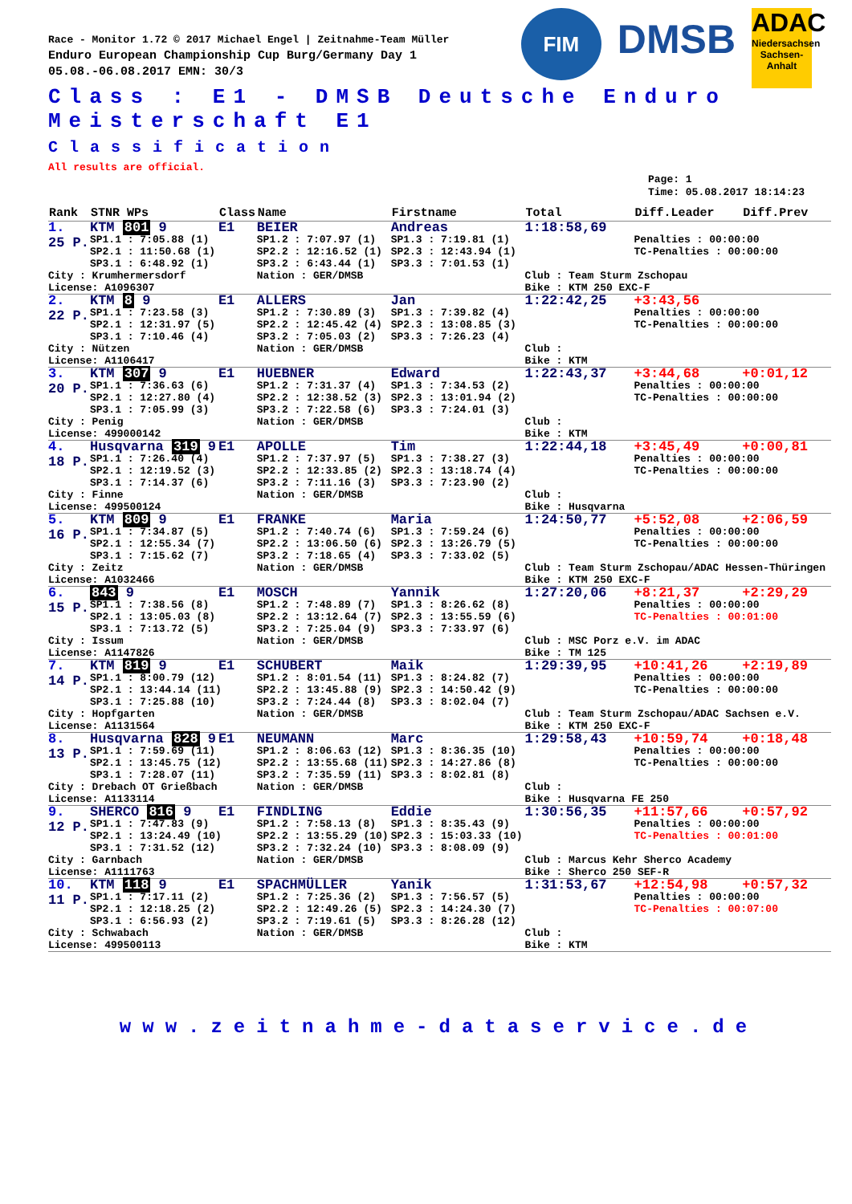FIM
DMSB
ADAC
Niedersachsen Sachsen-Anhalt
Race - Monitor 1.72 © 2017 Michael Engel | Zeitnahme-Team Müller
Enduro European Championship Cup Burg/Germany Day 1
05.08.-06.08.2017 EMN: 30/3
Class : E1 - DMSB Deutsche Enduro Meisterschaft E1
Classification
All results are official.
Page: 1
Time: 05.08.2017 18:14:23
| Rank | STNR WPs | Class | Name | Firstname | Total | Diff.Leader | Diff.Prev |
| --- | --- | --- | --- | --- | --- | --- | --- |
| 1. | KTM 801 9 | E1 | BEIER | Andreas | 1:18:58,69 | | |
| 25 P. | SP1.1 : 7:05.88 (1) SP2.1 : 11:50.68 (1) SP3.1 : 6:48.92 (1) | | SP1.2 : 7:07.97 (1) SP2.2 : 12:16.52 (1) SP3.2 : 6:43.44 (1) | SP1.3 : 7:19.81 (1) SP2.3 : 12:43.94 (1) SP3.3 : 7:01.53 (1) | | Penalties : 00:00:00 TC-Penalties : 00:00:00 | |
| City : Krumhermersdorf License: A1096307 | | | Nation : GER/DMSB | | Club : Team Sturm Zschopau Bike : KTM 250 EXC-F | | |
| 2. | KTM 8 9 | E1 | ALLERS | Jan | 1:22:42,25 | +3:43,56 | |
| 22 P. | SP1.1 : 7:23.58 (3) SP2.1 : 12:31.97 (5) SP3.1 : 7:10.46 (4) | | SP1.2 : 7:30.89 (3) SP2.2 : 12:45.42 (4) SP3.2 : 7:05.03 (2) | SP1.3 : 7:39.82 (4) SP2.3 : 13:08.85 (3) SP3.3 : 7:26.23 (4) | | Penalties : 00:00:00 TC-Penalties : 00:00:00 | |
| City : Nützen License: A1106417 | | | Nation : GER/DMSB | | Club : Bike : KTM | | |
| 3. | KTM 307 9 | E1 | HUEBNER | Edward | 1:22:43,37 | +3:44,68 | +0:01,12 |
| 20 P. | SP1.1 : 7:36.63 (6) SP2.1 : 12:27.80 (4) SP3.1 : 7:05.99 (3) | | SP1.2 : 7:31.37 (4) SP2.2 : 12:38.52 (3) SP3.2 : 7:22.58 (6) | SP1.3 : 7:34.53 (2) SP2.3 : 13:01.94 (2) SP3.3 : 7:24.01 (3) | | Penalties : 00:00:00 TC-Penalties : 00:00:00 | |
| City : Penig License: 499000142 | | | Nation : GER/DMSB | | Club : Bike : KTM | | |
| 4. | Husqvarna 319 9 | E1 | APOLLE | Tim | 1:22:44,18 | +3:45,49 | +0:00,81 |
| 18 P. | SP1.1 : 7:26.40 (4) SP2.1 : 12:19.52 (3) SP3.1 : 7:14.37 (6) | | SP1.2 : 7:37.97 (5) SP2.2 : 12:33.85 (2) SP3.2 : 7:11.16 (3) | SP1.3 : 7:38.27 (3) SP2.3 : 13:18.74 (4) SP3.3 : 7:23.90 (2) | | Penalties : 00:00:00 TC-Penalties : 00:00:00 | |
| City : Finne License: 499500124 | | | Nation : GER/DMSB | | Club : Bike : Husqvarna | | |
| 5. | KTM 809 9 | E1 | FRANKE | Maria | 1:24:50,77 | +5:52,08 | +2:06,59 |
| 16 P. | SP1.1 : 7:34.87 (5) SP2.1 : 12:55.34 (7) SP3.1 : 7:15.62 (7) | | SP1.2 : 7:40.74 (6) SP2.2 : 13:06.50 (6) SP3.2 : 7:18.65 (4) | SP1.3 : 7:59.24 (6) SP2.3 : 13:26.79 (5) SP3.3 : 7:33.02 (5) | | Penalties : 00:00:00 TC-Penalties : 00:00:00 | |
| City : Zeitz License: A1032466 | | | Nation : GER/DMSB | | Club : Team Sturm Zschopau/ADAC Hessen-Thüringen Bike : KTM 250 EXC-F | | |
| 6. | 843 9 | E1 | MOSCH | Yannik | 1:27:20,06 | +8:21,37 | +2:29,29 |
| 15 P. | SP1.1 : 7:38.56 (8) SP2.1 : 13:05.03 (8) SP3.1 : 7:13.72 (5) | | SP1.2 : 7:48.89 (7) SP2.2 : 13:12.64 (7) SP3.2 : 7:25.04 (9) | SP1.3 : 8:26.62 (8) SP2.3 : 13:55.59 (6) SP3.3 : 7:33.97 (6) | | Penalties : 00:00:00 TC-Penalties : 00:01:00 | |
| City : Issum License: A1147826 | | | Nation : GER/DMSB | | Club : MSC Porz e.V. im ADAC Bike : TM 125 | | |
| 7. | KTM 819 9 | E1 | SCHUBERT | Maik | 1:29:39,95 | +10:41,26 | +2:19,89 |
| 14 P. | SP1.1 : 8:00.79 (12) SP2.1 : 13:44.14 (11) SP3.1 : 7:25.88 (10) | | SP1.2 : 8:01.54 (11) SP2.2 : 13:45.88 (9) SP3.2 : 7:24.44 (8) | SP1.3 : 8:24.82 (7) SP2.3 : 14:50.42 (9) SP3.3 : 8:02.04 (7) | | Penalties : 00:00:00 TC-Penalties : 00:00:00 | |
| City : Hopfgarten License: A1131564 | | | Nation : GER/DMSB | | Club : Team Sturm Zschopau/ADAC Sachsen e.V. Bike : KTM 250 EXC-F | | |
| 8. | Husqvarna 828 9 | E1 | NEUMANN | Marc | 1:29:58,43 | +10:59,74 | +0:18,48 |
| 13 P. | SP1.1 : 7:59.69 (11) SP2.1 : 13:45.75 (12) SP3.1 : 7:28.07 (11) | | SP1.2 : 8:06.63 (12) SP2.2 : 13:55.68 (11) SP3.2 : 7:35.59 (11) | SP1.3 : 8:36.35 (10) SP2.3 : 14:27.86 (8) SP3.3 : 8:02.81 (8) | | Penalties : 00:00:00 TC-Penalties : 00:00:00 | |
| City : Drebach OT Grießbach License: A1133114 | | | Nation : GER/DMSB | | Club : Bike : Husqvarna FE 250 | | |
| 9. | SHERCO 816 9 | E1 | FINDLING | Eddie | 1:30:56,35 | +11:57,66 | +0:57,92 |
| 12 P. | SP1.1 : 7:47.83 (9) SP2.1 : 13:24.49 (10) SP3.1 : 7:31.52 (12) | | SP1.2 : 7:58.13 (8) SP2.2 : 13:55.29 (10) SP3.2 : 7:32.24 (10) | SP1.3 : 8:35.43 (9) SP2.3 : 15:03.33 (10) SP3.3 : 8:08.09 (9) | | Penalties : 00:00:00 TC-Penalties : 00:01:00 | |
| City : Garnbach License: A1111763 | | | Nation : GER/DMSB | | Club : Marcus Kehr Sherco Academy Bike : Sherco 250 SEF-R | | |
| 10. | KTM 118 9 | E1 | SPACHMÜLLER | Yanik | 1:31:53,67 | +12:54,98 | +0:57,32 |
| 11 P. | SP1.1 : 7:17.11 (2) SP2.1 : 12:18.25 (2) SP3.1 : 6:56.93 (2) | | SP1.2 : 7:25.36 (2) SP2.2 : 12:49.26 (5) SP3.2 : 7:19.61 (5) | SP1.3 : 7:56.57 (5) SP2.3 : 14:24.30 (7) SP3.3 : 8:26.28 (12) | | Penalties : 00:00:00 TC-Penalties : 00:07:00 | |
| City : Schwabach License: 499500113 | | | Nation : GER/DMSB | | Club : Bike : KTM | | |
www.zeitnahme-dataservice.de